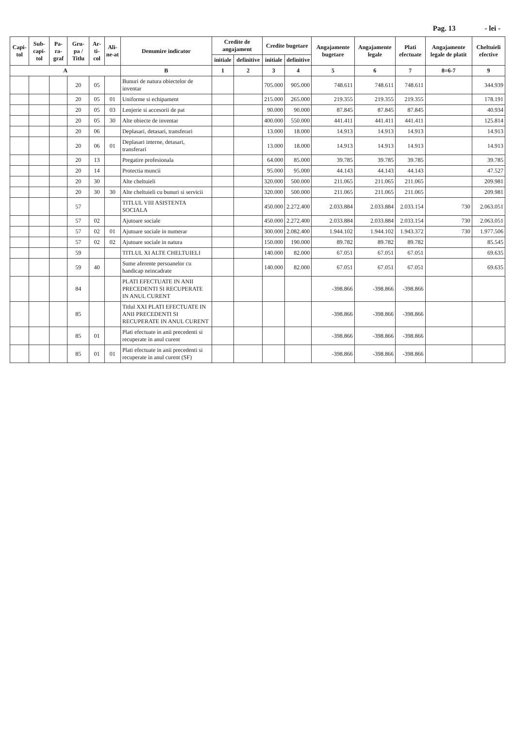Pag. 13 - lei -
| Capi-tol | Sub-capi-tol | Pa-ra-graf | Gru-pa / Titlu | Ar-ti-col | Ali-ne-at | Denumire indicator | Credite de angajament | | Credite bugetare | | Angajamente bugetare | Angajamente legale | Plati efectuate | Angajamente legale de platit | Cheltuieli efective |
| --- | --- | --- | --- | --- | --- | --- | --- | --- | --- | --- | --- | --- | --- | --- | --- |
| | | | | | | | initiale | definitive | initiale | definitive | | | | | |
| A | | | | | | B | 1 | 2 | 3 | 4 | 5 | 6 | 7 | 8=6-7 | 9 |
| | | | 20 | 05 | | Bunuri de natura obiectelor de inventar | | | 705.000 | 905.000 | 748.611 | 748.611 | 748.611 | | 344.939 |
| | | | 20 | 05 | 01 | Uniforme si echipament | | | 215.000 | 265.000 | 219.355 | 219.355 | 219.355 | | 178.191 |
| | | | 20 | 05 | 03 | Lenjerie si accesorii de pat | | | 90.000 | 90.000 | 87.845 | 87.845 | 87.845 | | 40.934 |
| | | | 20 | 05 | 30 | Alte obiecte de inventar | | | 400.000 | 550.000 | 441.411 | 441.411 | 441.411 | | 125.814 |
| | | | 20 | 06 | | Deplasari, detasari, transferari | | | 13.000 | 18.000 | 14.913 | 14.913 | 14.913 | | 14.913 |
| | | | 20 | 06 | 01 | Deplasari interne, detasari, transferari | | | 13.000 | 18.000 | 14.913 | 14.913 | 14.913 | | 14.913 |
| | | | 20 | 13 | | Pregatire profesionala | | | 64.000 | 85.000 | 39.785 | 39.785 | 39.785 | | 39.785 |
| | | | 20 | 14 | | Protectia muncii | | | 95.000 | 95.000 | 44.143 | 44.143 | 44.143 | | 47.527 |
| | | | 20 | 30 | | Alte cheltuieli | | | 320.000 | 500.000 | 211.065 | 211.065 | 211.065 | | 209.981 |
| | | | 20 | 30 | 30 | Alte cheltuieli cu bunuri si servicii | | | 320.000 | 500.000 | 211.065 | 211.065 | 211.065 | | 209.981 |
| | | | 57 | | | TITLUL VIII ASISTENTA SOCIALA | | | 450.000 | 2.272.400 | 2.033.884 | 2.033.884 | 2.033.154 | 730 | 2.063.051 |
| | | | 57 | 02 | | Ajutoare sociale | | | 450.000 | 2.272.400 | 2.033.884 | 2.033.884 | 2.033.154 | 730 | 2.063.051 |
| | | | 57 | 02 | 01 | Ajutoare sociale in numerar | | | 300.000 | 2.082.400 | 1.944.102 | 1.944.102 | 1.943.372 | 730 | 1.977.506 |
| | | | 57 | 02 | 02 | Ajutoare sociale in natura | | | 150.000 | 190.000 | 89.782 | 89.782 | 89.782 | | 85.545 |
| | | | 59 | | | TITLUL XI ALTE CHELTUIELI | | | 140.000 | 82.000 | 67.051 | 67.051 | 67.051 | | 69.635 |
| | | | 59 | 40 | | Sume aferente persoanelor cu handicap neincadrate | | | 140.000 | 82.000 | 67.051 | 67.051 | 67.051 | | 69.635 |
| | | | 84 | | | PLATI EFECTUATE IN ANII PRECEDENTI SI RECUPERATE IN ANUL CURENT | | | | | -398.866 | -398.866 | -398.866 | | |
| | | | 85 | | | Titlul XXI PLATI EFECTUATE IN ANII PRECEDENTI SI RECUPERATE IN ANUL CURENT | | | | | -398.866 | -398.866 | -398.866 | | |
| | | | 85 | 01 | | Plati efectuate in anii precedenti si recuperate in anul curent | | | | | -398.866 | -398.866 | -398.866 | | |
| | | | 85 | 01 | 01 | Plati efectuate in anii precedenti si recuperate in anul curent (SF) | | | | | -398.866 | -398.866 | -398.866 | | |